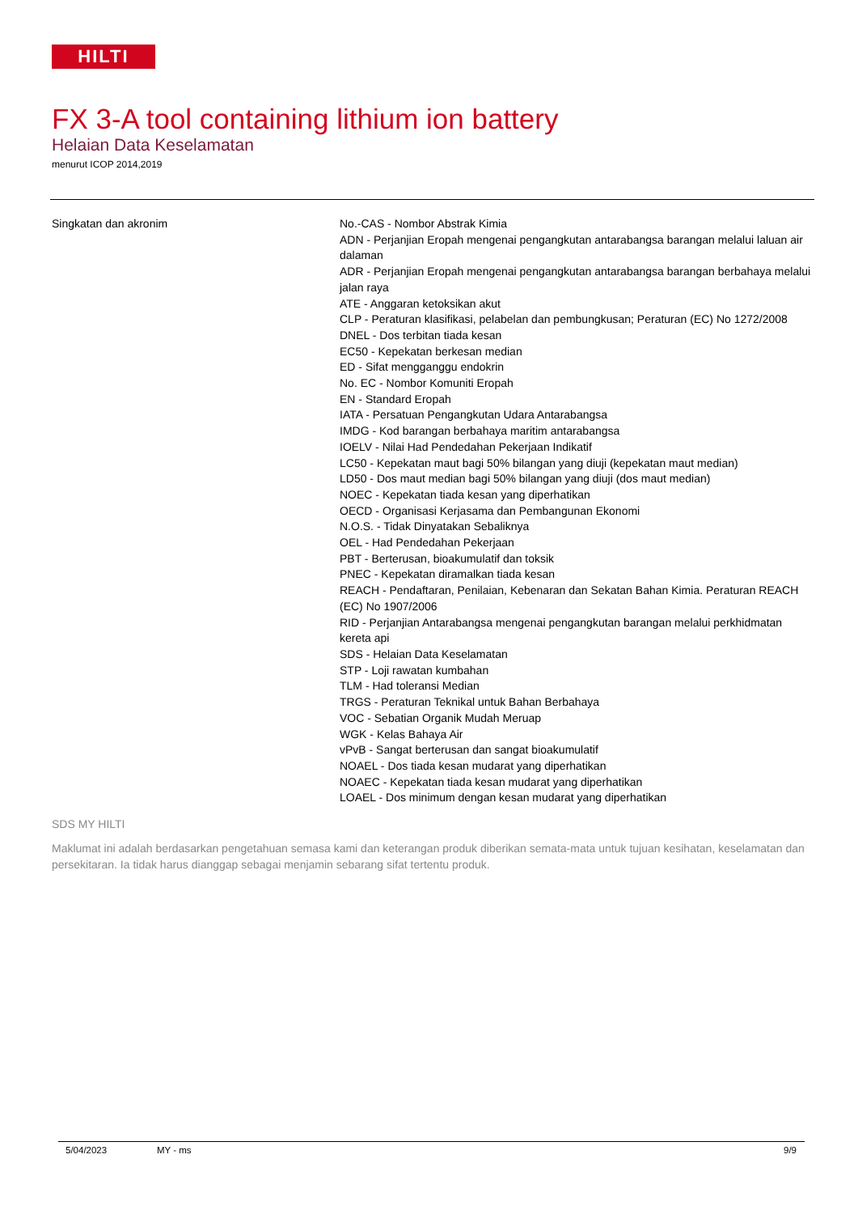HILTI
FX 3-A tool containing lithium ion battery
Helaian Data Keselamatan
menurut ICOP 2014,2019
Singkatan dan akronim No.-CAS - Nombor Abstrak Kimia
ADN - Perjanjian Eropah mengenai pengangkutan antarabangsa barangan melalui laluan air dalaman
ADR - Perjanjian Eropah mengenai pengangkutan antarabangsa barangan berbahaya melalui jalan raya
ATE - Anggaran ketoksikan akut
CLP - Peraturan klasifikasi, pelabelan dan pembungkusan; Peraturan (EC) No 1272/2008
DNEL - Dos terbitan tiada kesan
EC50 - Kepekatan berkesan median
ED - Sifat mengganggu endokrin
No. EC - Nombor Komuniti Eropah
EN - Standard Eropah
IATA - Persatuan Pengangkutan Udara Antarabangsa
IMDG - Kod barangan berbahaya maritim antarabangsa
IOELV - Nilai Had Pendedahan Pekerjaan Indikatif
LC50 - Kepekatan maut bagi 50% bilangan yang diuji (kepekatan maut median)
LD50 - Dos maut median bagi 50% bilangan yang diuji (dos maut median)
NOEC - Kepekatan tiada kesan yang diperhatikan
OECD - Organisasi Kerjasama dan Pembangunan Ekonomi
N.O.S. - Tidak Dinyatakan Sebaliknya
OEL - Had Pendedahan Pekerjaan
PBT - Berterusan, bioakumulatif dan toksik
PNEC - Kepekatan diramalkan tiada kesan
REACH - Pendaftaran, Penilaian, Kebenaran dan Sekatan Bahan Kimia. Peraturan REACH (EC) No 1907/2006
RID - Perjanjian Antarabangsa mengenai pengangkutan barangan melalui perkhidmatan kereta api
SDS - Helaian Data Keselamatan
STP - Loji rawatan kumbahan
TLM - Had toleransi Median
TRGS - Peraturan Teknikal untuk Bahan Berbahaya
VOC - Sebatian Organik Mudah Meruap
WGK - Kelas Bahaya Air
vPvB - Sangat berterusan dan sangat bioakumulatif
NOAEL - Dos tiada kesan mudarat yang diperhatikan
NOAEC - Kepekatan tiada kesan mudarat yang diperhatikan
LOAEL - Dos minimum dengan kesan mudarat yang diperhatikan
SDS MY HILTI
Maklumat ini adalah berdasarkan pengetahuan semasa kami dan keterangan produk diberikan semata-mata untuk tujuan kesihatan, keselamatan dan persekitaran. Ia tidak harus dianggap sebagai menjamin sebarang sifat tertentu produk.
5/04/2023 MY - ms 9/9